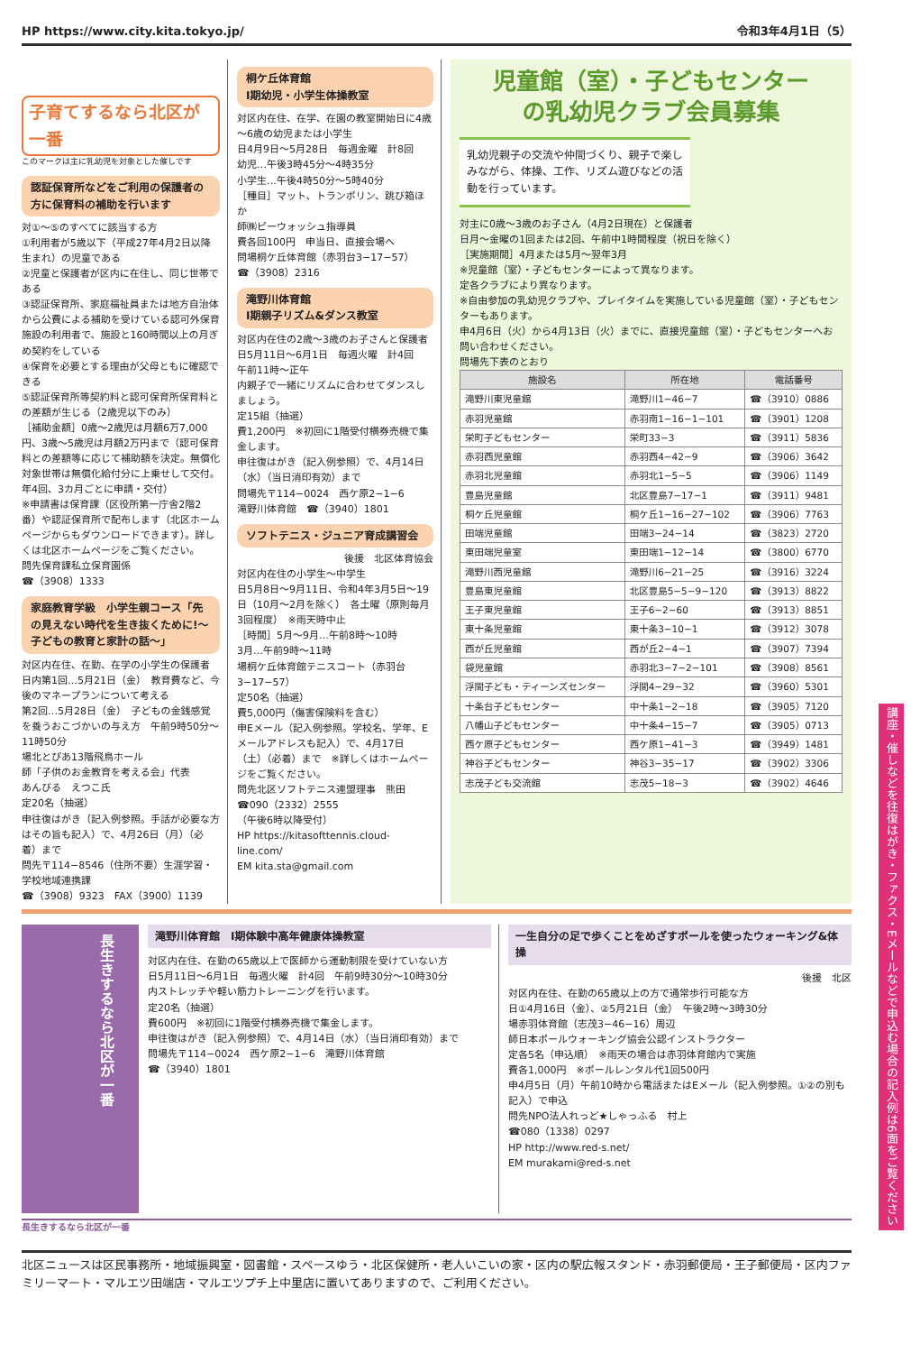HP https://www.city.kita.tokyo.jp/ 令和3年4月1日（5）
子育てするなら北区が一番
このマークは主に乳幼児を対象とした催しです
認証保育所などをご利用の保護者の方に保育料の補助を行います
対①～⑤のすべてに該当する方
①利用者が5歳以下（平成27年4月2日以降生まれ）の児童である
②児童と保護者が区内に在住し、同じ世帯である
③認証保育所、家庭福祉員または地方自治体から公費による補助を受けている認可外保育施設の利用者で、施設と160時間以上の月ぎめ契約をしている
④保育を必要とする理由が父母ともに確認できる
⑤認証保育所等契約料と認可保育所保育料との差額が生じる（2歳児以下のみ）
［補助金額］0歳～2歳児は月額6万7,000円、3歳～5歳児は月額2万円まで（認可保育料との差額等に応じて補助額を決定。無償化対象世帯は無償化給付分に上乗せして交付。年4回、3カ月ごとに申請・交付）
※申請書は保育課（区役所第一庁舎2階2番）や認証保育所で配布します（北区ホームページからもダウンロードできます）。詳しくは北区ホームページをご覧ください。
問先保育課私立保育園係
☎（3908）1333
家庭教育学級　小学生親コース「先の見えない時代を生き抜くために!～子どもの教育と家計の話～」
対区内在住、在勤、在学の小学生の保護者
日内第1回…5月21日（金）　教育費など、今後のマネープランについて考える
第2回…5月28日（金）　子どもの金銭感覚を養うおこづかいの与え方　午前9時50分～11時50分
場北とぴあ13階飛鳥ホール
師「子供のお金教育を考える会」代表
あんびる　えつこ氏
定20名（抽選）
申往復はがき（記入例参照。手話が必要な方はその旨も記入）で、4月26日（月）（必着）まで
問先〒114−8546（住所不要）生涯学習・学校地域連携課
☎（3908）9323　FAX（3900）1139
桐ケ丘体育館
I期幼児・小学生体操教室
対区内在住、在学、在園の教室開始日に4歳～6歳の幼児または小学生
日4月9日～5月28日　毎週金曜　計8回
幼児…午後3時45分～4時35分
小学生…午後4時50分～5時40分
［種目］マット、トランポリン、跳び箱ほか
師㈱ピーウォッシュ指導員
費各回100円　申当日、直接会場へ
問場桐ケ丘体育館（赤羽台3−17−57）
☎（3908）2316
滝野川体育館
I期親子リズム&ダンス教室
対区内在住の2歳～3歳のお子さんと保護者
日5月11日～6月1日　毎週火曜　計4回
午前11時～正午
内親子で一緒にリズムに合わせてダンスしましょう。
定15組（抽選）
費1,200円　※初回に1階受付横券売機で集金します。
申往復はがき（記入例参照）で、4月14日（水）（当日消印有効）まで
問場先〒114−0024　西ケ原2−1−6
滝野川体育館　☎（3940）1801
ソフトテニス・ジュニア育成講習会
後援　北区体育協会
対区内在住の小学生～中学生
日5月8日～9月11日、令和4年3月5日～19日（10月～2月を除く）　各土曜（原則毎月3回程度）　※雨天時中止
［時間］5月～9月…午前8時～10時
3月…午前9時～11時
場桐ケ丘体育館テニスコート（赤羽台3−17−57）
定50名（抽選）
費5,000円（傷害保険料を含む）
申Eメール（記入例参照。学校名、学年、Eメールアドレスも記入）で、4月17日（土）（必着）まで　※詳しくはホームページをご覧ください。
問先北区ソフトテニス連盟理事　熊田
☎090（2332）2555
（午後6時以降受付）
HP https://kitasofttennis.cloud-line.com/
EM kita.sta@gmail.com
児童館（室）・子どもセンター
の乳幼児クラブ会員募集
乳幼児親子の交流や仲間づくり、親子で楽しみながら、体操、工作、リズム遊びなどの活動を行っています。
対主に0歳～3歳のお子さん（4月2日現在）と保護者
日月～金曜の1回または2回、午前中1時間程度（祝日を除く）
［実施期間］4月または5月～翌年3月
※児童館（室）・子どもセンターによって異なります。
定各クラブにより異なります。
※自由参加の乳幼児クラブや、プレイタイムを実施している児童館（室）・子どもセンターもあります。
申4月6日（火）から4月13日（火）までに、直接児童館（室）・子どもセンターへお問い合わせください。
問場先下表のとおり
| 施設名 | 所在地 | 電話番号 |
| --- | --- | --- |
| 滝野川東児童館 | 滝野川1−46−7 | ☎（3910）0886 |
| 赤羽児童館 | 赤羽南1−16−1−101 | ☎（3901）1208 |
| 栄町子どもセンター | 栄町33−3 | ☎（3911）5836 |
| 赤羽西児童館 | 赤羽西4−42−9 | ☎（3906）3642 |
| 赤羽北児童館 | 赤羽北1−5−5 | ☎（3906）1149 |
| 豊島児童館 | 北区豊島7−17−1 | ☎（3911）9481 |
| 桐ケ丘児童館 | 桐ケ丘1−16−27−102 | ☎（3906）7763 |
| 田端児童館 | 田端3−24−14 | ☎（3823）2720 |
| 東田端児童室 | 東田端1−12−14 | ☎（3800）6770 |
| 滝野川西児童館 | 滝野川6−21−25 | ☎（3916）3224 |
| 豊島東児童館 | 北区豊島5−5−9−120 | ☎（3913）8822 |
| 王子東児童館 | 王子6−2−60 | ☎（3913）8851 |
| 東十条児童館 | 東十条3−10−1 | ☎（3912）3078 |
| 西が丘児童館 | 西が丘2−4−1 | ☎（3907）7394 |
| 袋児童館 | 赤羽北3−7−2−101 | ☎（3908）8561 |
| 浮間子ども・ティーンズセンター | 浮間4−29−32 | ☎（3960）5301 |
| 十条台子どもセンター | 中十条1−2−18 | ☎（3905）7120 |
| 八幡山子どもセンター | 中十条4−15−7 | ☎（3905）0713 |
| 西ケ原子どもセンター | 西ケ原1−41−3 | ☎（3949）1481 |
| 神谷子どもセンター | 神谷3−35−17 | ☎（3902）3306 |
| 志茂子ども交流館 | 志茂5−18−3 | ☎（3902）4646 |
長生きするなら北区が一番
滝野川体育館　I期体験中高年健康体操教室
対区内在住、在勤の65歳以上で医師から運動制限を受けていない方
日5月11日～6月1日　毎週火曜　計4回　午前9時30分～10時30分
内ストレッチや軽い筋力トレーニングを行います。
定20名（抽選）
費600円　※初回に1階受付横券売機で集金します。
申往復はがき（記入例参照）で、4月14日（水）（当日消印有効）まで
問場先〒114−0024　西ケ原2−1−6　滝野川体育館
☎（3940）1801
一生自分の足で歩くことをめざすポールを使ったウォーキング&体操
後援　北区
対区内在住、在勤の65歳以上の方で通常歩行可能な方
日①4月16日（金）、②5月21日（金）　午後2時～3時30分
場赤羽体育館（志茂3−46−16）周辺
師日本ポールウォーキング協会公認インストラクター
定各5名（申込順）　※雨天の場合は赤羽体育館内で実施
費各1,000円　※ポールレンタル代1回500円
申4月5日（月）午前10時から電話またはEメール（記入例参照。①②の別も記入）で申込
問先NPO法人れっど★しゃっふる　村上
☎080（1338）0297
HP http://www.red-s.net/
EM murakami@red-s.net
長生きするなら北区が一番
講座・催しなどを往復はがき・ファクス・Eメールなどで申込む場合の記入例は6面をご覧ください
北区ニュースは区民事務所・地域振興室・図書館・スペースゆう・北区保健所・老人いこいの家・区内の駅広報スタンド・赤羽郵便局・王子郵便局・区内ファミリーマート・マルエツ田端店・マルエツプチ上中里店に置いてありますので、ご利用ください。